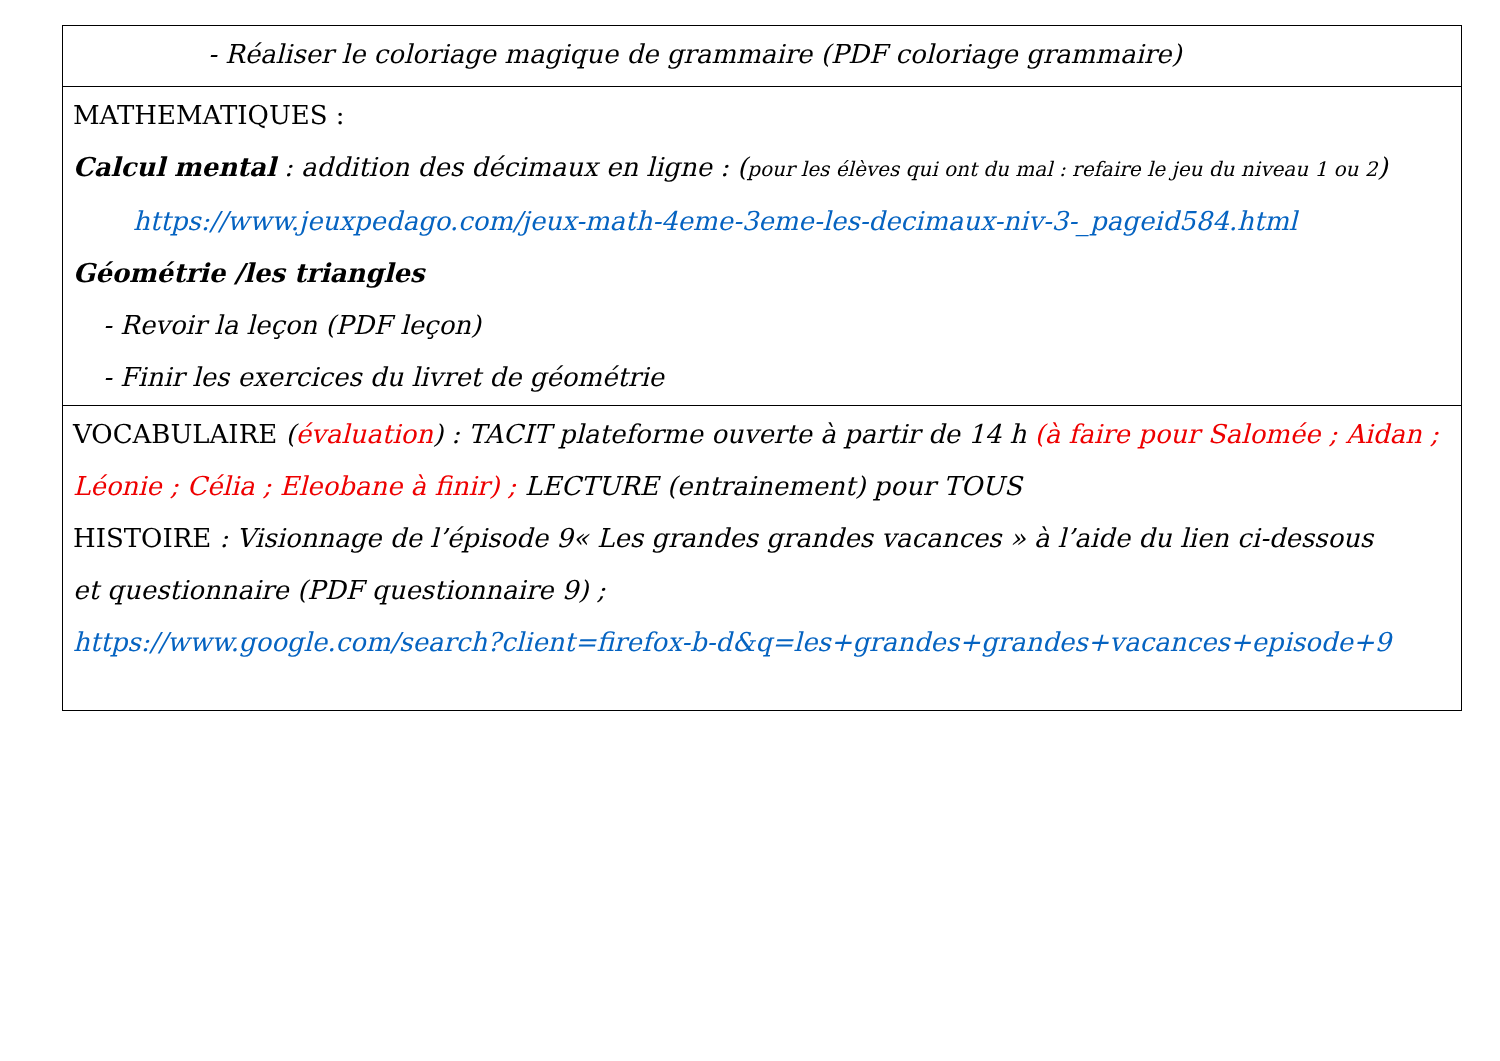| - Réaliser le coloriage magique de grammaire (PDF coloriage grammaire) |
| MATHEMATIQUES : Calcul mental : addition des décimaux en ligne : ( pour les élèves qui ont du mal : refaire le jeu du niveau 1 ou 2 ) https://www.jeuxpedago.com/jeux-math-4eme-3eme-les-decimaux-niv-3-_pageid584.html Géométrie /les triangles - Revoir la leçon (PDF leçon) - Finir les exercices du livret de géométrie |
| VOCABULAIRE ( évaluation ) : TACIT plateforme ouverte à partir de 14 h (à faire pour Salomée ; Aidan ; Léonie ; Célia ; Eleobane à finir) ; LECTURE (entrainement) pour TOUS HISTOIRE : Visionnage de l’épisode 9« Les grandes grandes vacances » à l’aide du lien ci-dessous et questionnaire (PDF questionnaire 9) ; https://www.google.com/search?client=firefox-b-d&q=les+grandes+grandes+vacances+episode+9 |